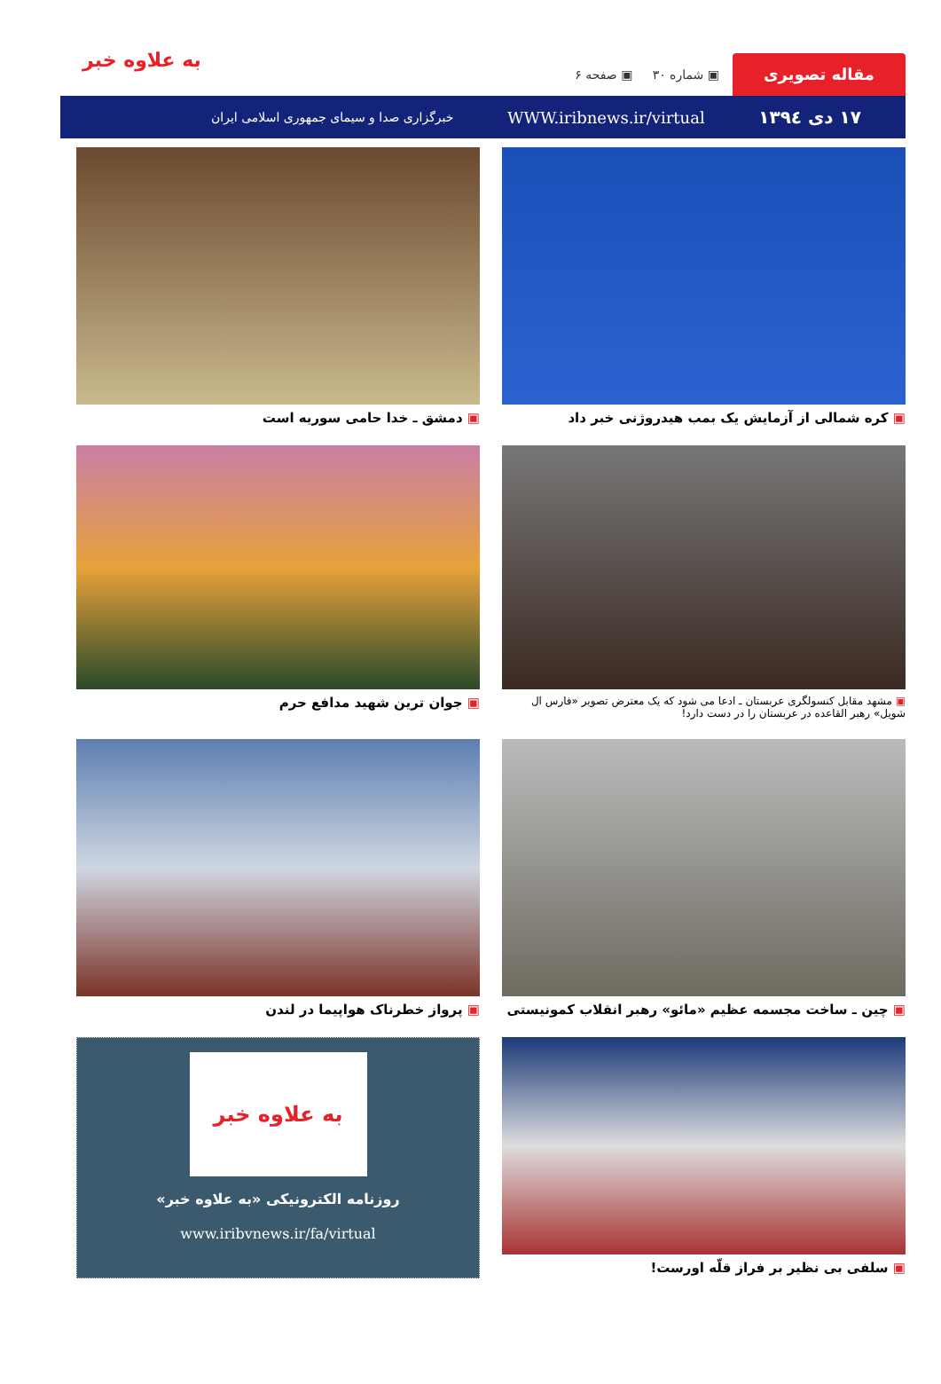مقاله تصویری
▣ شماره ۳۰ ▣ صفحه ۶
۱۷ دی ۱۳۹٤ WWW.iribnews.ir/virtual خبرگزاری صدا و سیمای جمهوری اسلامی ایران
به علاوه خبر
▣ کره شمالی از آزمایش یک بمب هیدروژنی خبر داد
▣ دمشق ـ خدا حامی سوریه است
▣ مشهد مقابل کنسولگری عربستان ـ ادعا می شود که یک معترض تصویر «فارس ال شویل» رهبر القاعده در عربستان را در دست دارد!
▣ جوان ترین شهید مدافع حرم
▣ چین ـ ساخت مجسمه عظیم «مائو» رهبر انقلاب کمونیستی
▣ پرواز خطرناک هواپیما در لندن
▣ سلفی بی نظیر بر فراز قلّه اورست!
به علاوه خبر
روزنامه الکترونیکی «به علاوه خبر»
www.iribvnews.ir/fa/virtual